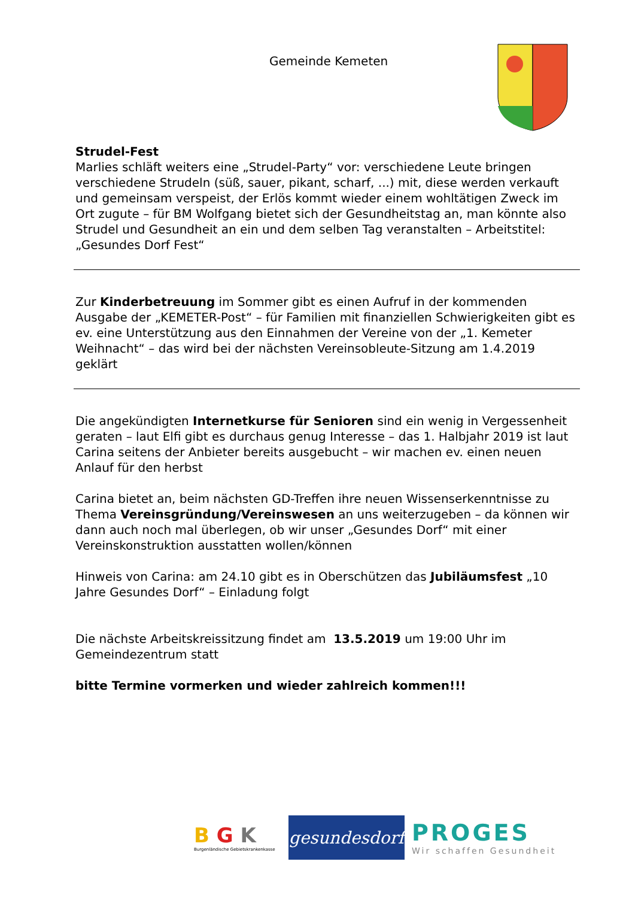Gemeinde Kemeten
Strudel-Fest
Marlies schläft weiters eine „Strudel-Party“ vor: verschiedene Leute bringen verschiedene Strudeln (süß, sauer, pikant, scharf, ...) mit, diese werden verkauft und gemeinsam verspeist, der Erlös kommt wieder einem wohltätigen Zweck im Ort zugute – für BM Wolfgang bietet sich der Gesundheitstag an, man könnte also Strudel und Gesundheit an ein und dem selben Tag veranstalten – Arbeitstitel: „Gesundes Dorf Fest“
Zur Kinderbetreuung im Sommer gibt es einen Aufruf in der kommenden Ausgabe der „KEMETER-Post“ – für Familien mit finanziellen Schwierigkeiten gibt es ev. eine Unterstützung aus den Einnahmen der Vereine von der „1. Kemeter Weihnacht“ – das wird bei der nächsten Vereinsobleute-Sitzung am 1.4.2019 geklärt
Die angekündigten Internetkurse für Senioren sind ein wenig in Vergessenheit geraten – laut Elfi gibt es durchaus genug Interesse – das 1. Halbjahr 2019 ist laut Carina seitens der Anbieter bereits ausgebucht – wir machen ev. einen neuen Anlauf für den herbst
Carina bietet an, beim nächsten GD-Treffen ihre neuen Wissenserkenntnisse zu Thema Vereinsgründung/Vereinswesen an uns weiterzugeben – da können wir dann auch noch mal überlegen, ob wir unser „Gesundes Dorf“ mit einer Vereinskonstruktion ausstatten wollen/können
Hinweis von Carina: am 24.10 gibt es in Oberschützen das Jubiläumsfest „10 Jahre Gesundes Dorf“ – Einladung folgt
Die nächste Arbeitskreissitzung findet am 13.5.2019 um 19:00 Uhr im Gemeindezentrum statt
bitte Termine vormerken und wieder zahlreich kommen!!!
B G K
Burgenländische Gebietskrankenkasse
gesundesdorf
PROGES
Wir schaffen Gesundheit